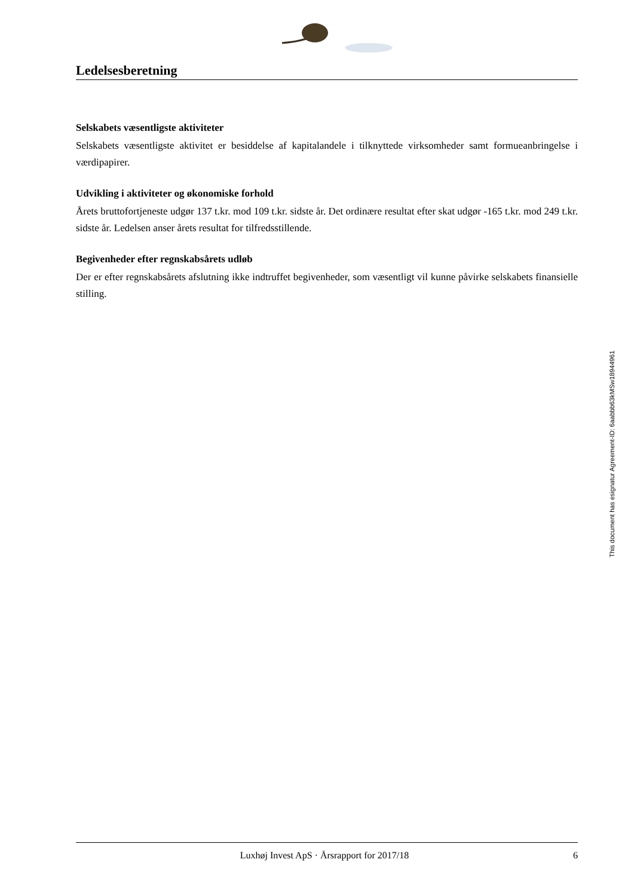Ledelsesberetning
Selskabets væsentligste aktiviteter
Selskabets væsentligste aktivitet er besiddelse af kapitalandele i tilknyttede virksomheder samt formueanbringelse i værdipapirer.
Udvikling i aktiviteter og økonomiske forhold
Årets bruttofortjeneste udgør 137 t.kr. mod 109 t.kr. sidste år. Det ordinære resultat efter skat udgør -165 t.kr. mod 249 t.kr. sidste år. Ledelsen anser årets resultat for tilfredsstillende.
Begivenheder efter regnskabsårets udløb
Der er efter regnskabsårets afslutning ikke indtruffet begivenheder, som væsentligt vil kunne påvirke selskabets finansielle stilling.
Luxhøj Invest ApS · Årsrapport for 2017/18 6
This document has esignatur Agreement-ID: 6aabbb63kMSw18944961